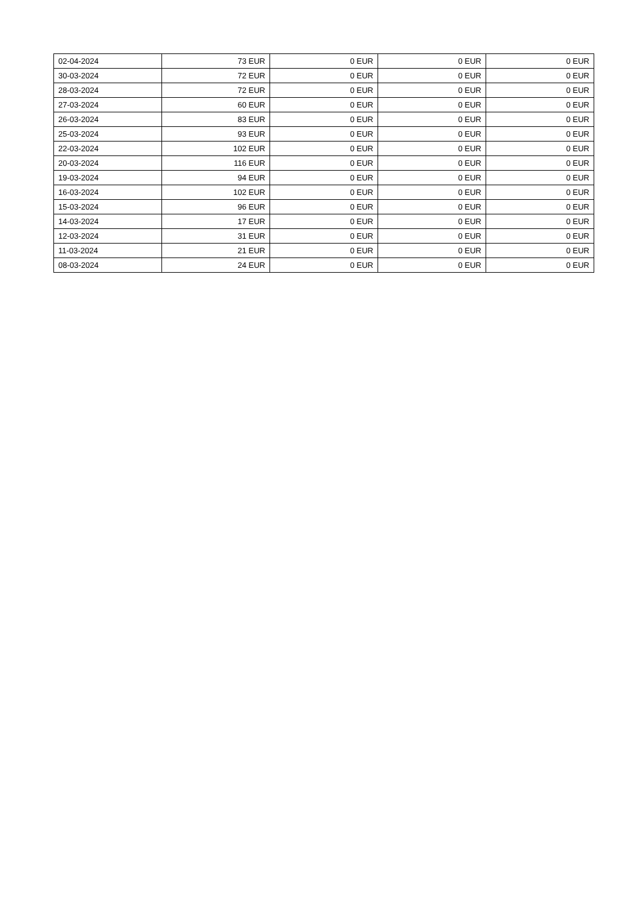| 02-04-2024 | 73 EUR | 0 EUR | 0 EUR | 0 EUR |
| 30-03-2024 | 72 EUR | 0 EUR | 0 EUR | 0 EUR |
| 28-03-2024 | 72 EUR | 0 EUR | 0 EUR | 0 EUR |
| 27-03-2024 | 60 EUR | 0 EUR | 0 EUR | 0 EUR |
| 26-03-2024 | 83 EUR | 0 EUR | 0 EUR | 0 EUR |
| 25-03-2024 | 93 EUR | 0 EUR | 0 EUR | 0 EUR |
| 22-03-2024 | 102 EUR | 0 EUR | 0 EUR | 0 EUR |
| 20-03-2024 | 116 EUR | 0 EUR | 0 EUR | 0 EUR |
| 19-03-2024 | 94 EUR | 0 EUR | 0 EUR | 0 EUR |
| 16-03-2024 | 102 EUR | 0 EUR | 0 EUR | 0 EUR |
| 15-03-2024 | 96 EUR | 0 EUR | 0 EUR | 0 EUR |
| 14-03-2024 | 17 EUR | 0 EUR | 0 EUR | 0 EUR |
| 12-03-2024 | 31 EUR | 0 EUR | 0 EUR | 0 EUR |
| 11-03-2024 | 21 EUR | 0 EUR | 0 EUR | 0 EUR |
| 08-03-2024 | 24 EUR | 0 EUR | 0 EUR | 0 EUR |